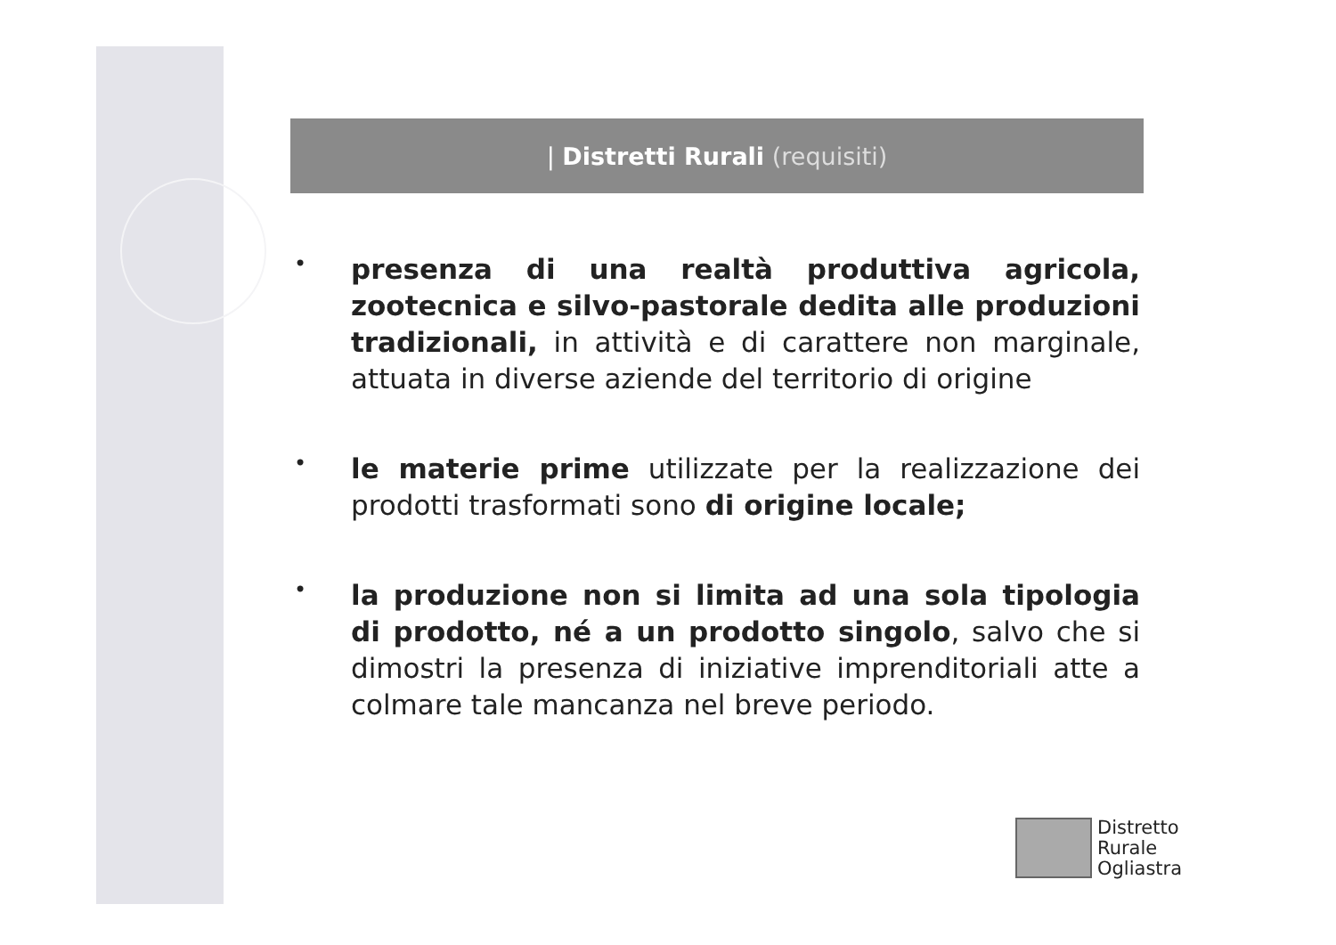| Distretti Rurali (requisiti)
•
presenza di una realtà produttiva agricola, zootecnica e silvo-pastorale dedita alle produzioni tradizionali, in attività e di carattere non marginale, attuata in diverse aziende del territorio di origine
•
le materie prime utilizzate per la realizzazione dei prodotti trasformati sono di origine locale;
•
la produzione non si limita ad una sola tipologia di prodotto, né a un prodotto singolo, salvo che si dimostri la presenza di iniziative imprenditoriali atte a colmare tale mancanza nel breve periodo.
Distretto
Rurale
Ogliastra